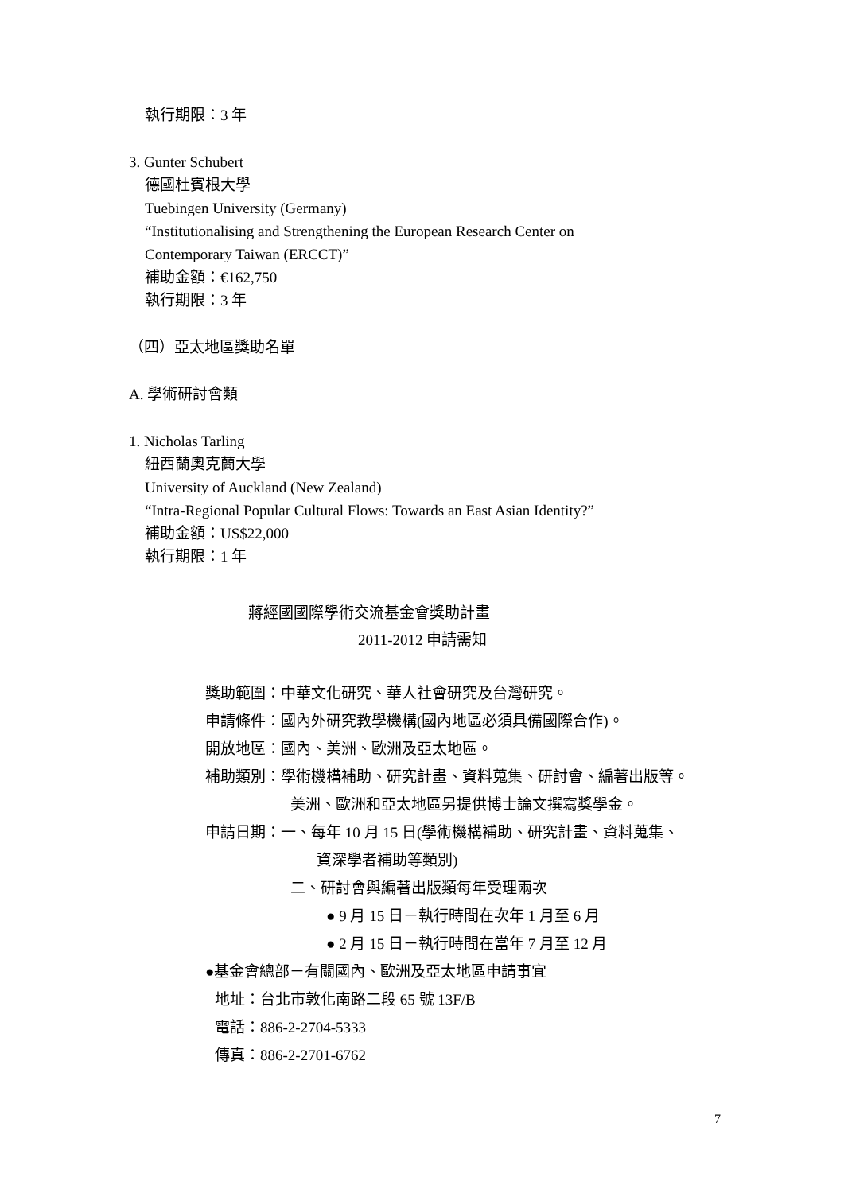執行期限：3 年
3. Gunter Schubert
德國杜賓根大學
Tuebingen University (Germany)
“Institutionalising and Strengthening the European Research Center on
Contemporary Taiwan (ERCCT)”
補助金額：€162,750
執行期限：3 年
（四）亞太地區獎助名單
A. 學術研討會類
1. Nicholas Tarling
紐西蘭奧克蘭大學
University of Auckland (New Zealand)
“Intra-Regional Popular Cultural Flows: Towards an East Asian Identity?”
補助金額：US$22,000
執行期限：1 年
蔣經國國際學術交流基金會獎助計畫
2011-2012 申請需知
獎助範圍：中華文化研究、華人社會研究及台灣研究。
申請條件：國內外研究教學機構(國內地區必須具備國際合作)。
開放地區：國內、美洲、歐洲及亞太地區。
補助類別：學術機構補助、研究計畫、資料蒐集、研討會、編著出版等。
美洲、歐洲和亞太地區另提供博士論文撰寫獎學金。
申請日期：一、每年 10 月 15 日(學術機構補助、研究計畫、資料蒐集、
資深學者補助等類別)
二、研討會與編著出版類每年受理兩次
● 9 月 15 日－執行時間在次年 1 月至 6 月
● 2 月 15 日－執行時間在當年 7 月至 12 月
●基金會總部－有關國內、歐洲及亞太地區申請事宜
地址：台北市敦化南路二段 65 號 13F/B
電話：886-2-2704-5333
傳真：886-2-2701-6762
7